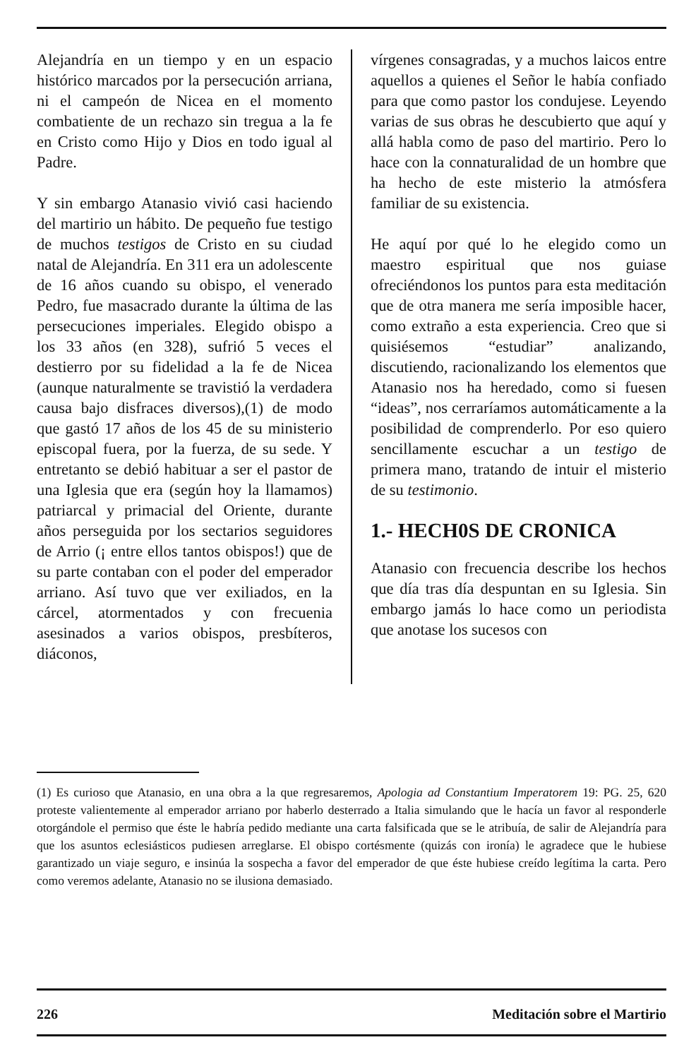Alejandría en un tiempo y en un espacio histórico marcados por la persecución arriana, ni el campeón de Nicea en el momento combatiente de un rechazo sin tregua a la fe en Cristo como Hijo y Dios en todo igual al Padre.
Y sin embargo Atanasio vivió casi haciendo del martirio un hábito. De pequeño fue testigo de muchos testigos de Cristo en su ciudad natal de Alejandría. En 311 era un adolescente de 16 años cuando su obispo, el venerado Pedro, fue masacrado durante la última de las persecuciones imperiales. Elegido obispo a los 33 años (en 328), sufrió 5 veces el destierro por su fidelidad a la fe de Nicea (aunque naturalmente se travistió la verdadera causa bajo disfraces diversos),(1) de modo que gastó 17 años de los 45 de su ministerio episcopal fuera, por la fuerza, de su sede. Y entretanto se debió habituar a ser el pastor de una Iglesia que era (según hoy la llamamos) patriarcal y primacial del Oriente, durante años perseguida por los sectarios seguidores de Arrio (¡ entre ellos tantos obispos!) que de su parte contaban con el poder del emperador arriano. Así tuvo que ver exiliados, en la cárcel, atormentados y con frecuenia asesinados a varios obispos, presbíteros, diáconos,
vírgenes consagradas, y a muchos laicos entre aquellos a quienes el Señor le había confiado para que como pastor los condujese. Leyendo varias de sus obras he descubierto que aquí y allá habla como de paso del martirio. Pero lo hace con la connaturalidad de un hombre que ha hecho de este misterio la atmósfera familiar de su existencia.
He aquí por qué lo he elegido como un maestro espiritual que nos guiase ofreciéndonos los puntos para esta meditación que de otra manera me sería imposible hacer, como extraño a esta experiencia. Creo que si quisiésemos “estudiar” analizando, discutiendo, racionalizando los elementos que Atanasio nos ha heredado, como si fuesen “ideas”, nos cerraríamos automáticamente a la posibilidad de comprenderlo. Por eso quiero sencillamente escuchar a un testigo de primera mano, tratando de intuir el misterio de su testimonio.
1.- HECH0S DE CRONICA
Atanasio con frecuencia describe los hechos que día tras día despuntan en su Iglesia. Sin embargo jamás lo hace como un periodista que anotase los sucesos con
(1) Es curioso que Atanasio, en una obra a la que regresaremos, Apologia ad Constantium Imperatorem 19: PG. 25, 620 proteste valientemente al emperador arriano por haberlo desterrado a Italia simulando que le hacía un favor al responderle otorgándole el permiso que éste le habría pedido mediante una carta falsificada que se le atribuía, de salir de Alejandría para que los asuntos eclesiásticos pudiesen arreglarse. El obispo cortésmente (quizás con ironía) le agradece que le hubiese garantizado un viaje seguro, e insinúa la sospecha a favor del emperador de que éste hubiese creído legítima la carta. Pero como veremos adelante, Atanasio no se ilusiona demasiado.
226 Meditación sobre el Martirio